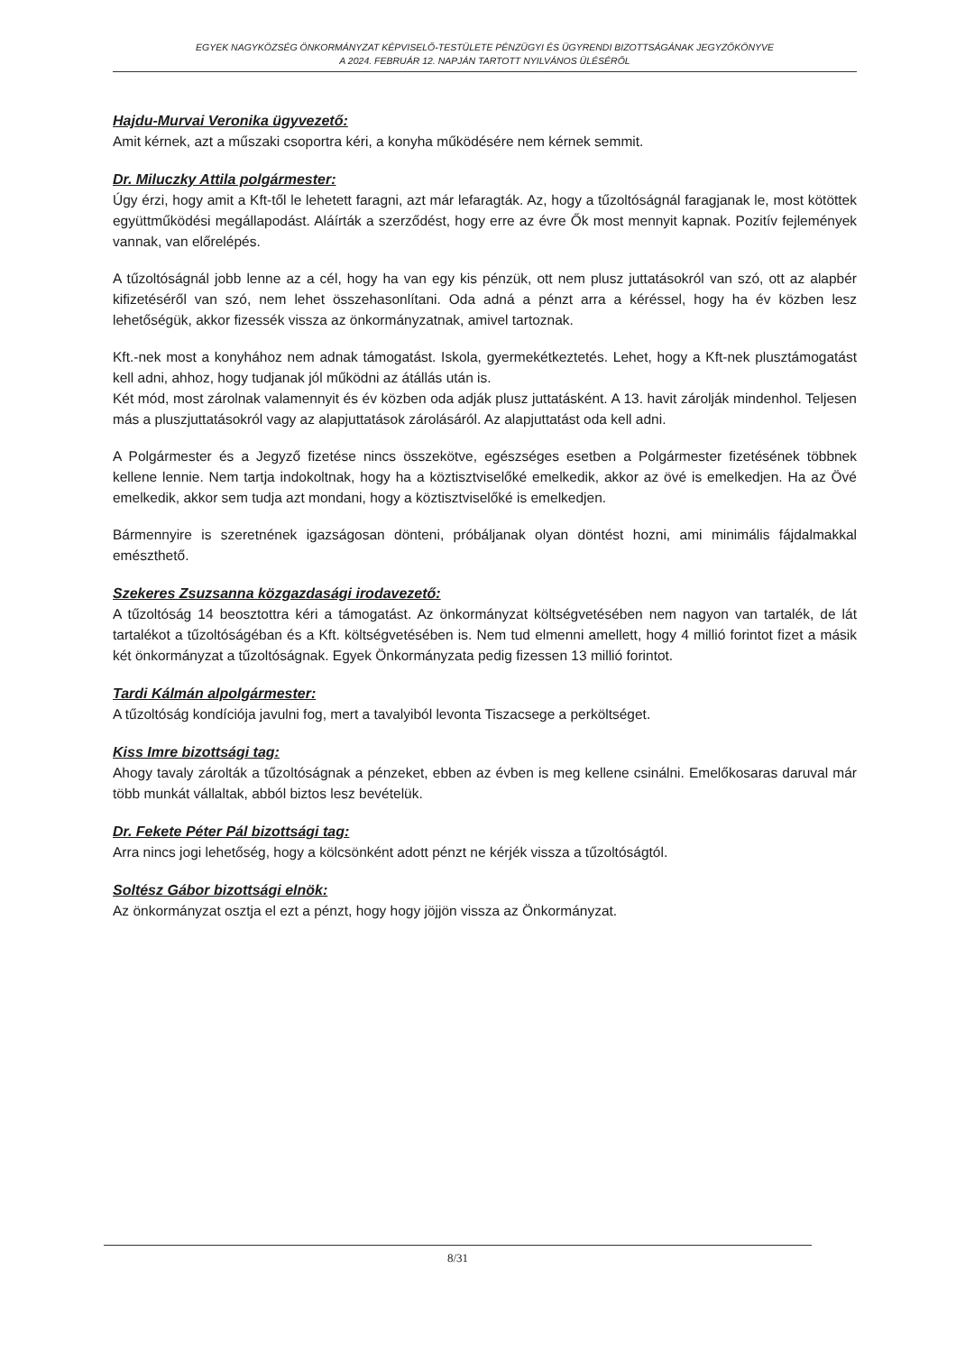EGYEK NAGYKÖZSÉG ÖNKORMÁNYZAT KÉPVISELŐ-TESTÜLETE PÉNZÜGYI ÉS ÜGYRENDI BIZOTTSÁGÁNAK JEGYZŐKÖNYVE
A 2024. FEBRUÁR 12. NAPJÁN TARTOTT NYILVÁNOS ÜLÉSÉRŐL
Hajdu-Murvai Veronika ügyvezető:
Amit kérnek, azt a műszaki csoportra kéri, a konyha működésére nem kérnek semmit.
Dr. Miluczky Attila polgármester:
Úgy érzi, hogy amit a Kft-től le lehetett faragni, azt már lefaragták. Az, hogy a tűzoltóságnál faragjanak le, most kötöttek együttműködési megállapodást. Aláírták a szerződést, hogy erre az évre Ők most mennyit kapnak. Pozitív fejlemények vannak, van előrelépés.
A tűzoltóságnál jobb lenne az a cél, hogy ha van egy kis pénzük, ott nem plusz juttatásokról van szó, ott az alapbér kifizetéséről van szó, nem lehet összehasonlítani. Oda adná a pénzt arra a kéréssel, hogy ha év közben lesz lehetőségük, akkor fizessék vissza az önkormányzatnak, amivel tartoznak.
Kft.-nek most a konyhához nem adnak támogatást. Iskola, gyermekétkeztetés. Lehet, hogy a Kft-nek plusztámogatást kell adni, ahhoz, hogy tudjanak jól működni az átállás után is.
Két mód, most zárolnak valamennyit és év közben oda adják plusz juttatásként. A 13. havit zárolják mindenhol. Teljesen más a pluszjuttatásokról vagy az alapjuttatások zárolásáról. Az alapjuttatást oda kell adni.
A Polgármester és a Jegyző fizetése nincs összekötve, egészséges esetben a Polgármester fizetésének többnek kellene lennie. Nem tartja indokoltnak, hogy ha a köztisztviselőké emelkedik, akkor az övé is emelkedjen. Ha az Övé emelkedik, akkor sem tudja azt mondani, hogy a köztisztviselőké is emelkedjen.
Bármennyire is szeretnének igazságosan dönteni, próbáljanak olyan döntést hozni, ami minimális fájdalmakkal emészthető.
Szekeres Zsuzsanna közgazdasági irodavezető:
A tűzoltóság 14 beosztottra kéri a támogatást. Az önkormányzat költségvetésében nem nagyon van tartalék, de lát tartalékot a tűzoltóságéban és a Kft. költségvetésében is. Nem tud elmenni amellett, hogy 4 millió forintot fizet a másik két önkormányzat a tűzoltóságnak. Egyek Önkormányzata pedig fizessen 13 millió forintot.
Tardi Kálmán alpolgármester:
A tűzoltóság kondíciója javulni fog, mert a tavalyiból levonta Tiszacsege a perköltséget.
Kiss Imre bizottsági tag:
Ahogy tavaly zárolták a tűzoltóságnak a pénzeket, ebben az évben is meg kellene csinálni. Emelőkosaras daruval már több munkát vállaltak, abból biztos lesz bevételük.
Dr. Fekete Péter Pál bizottsági tag:
Arra nincs jogi lehetőség, hogy a kölcsönként adott pénzt ne kérjék vissza a tűzoltóságtól.
Soltész Gábor bizottsági elnök:
Az önkormányzat osztja el ezt a pénzt, hogy hogy jöjjön vissza az Önkormányzat.
8/31